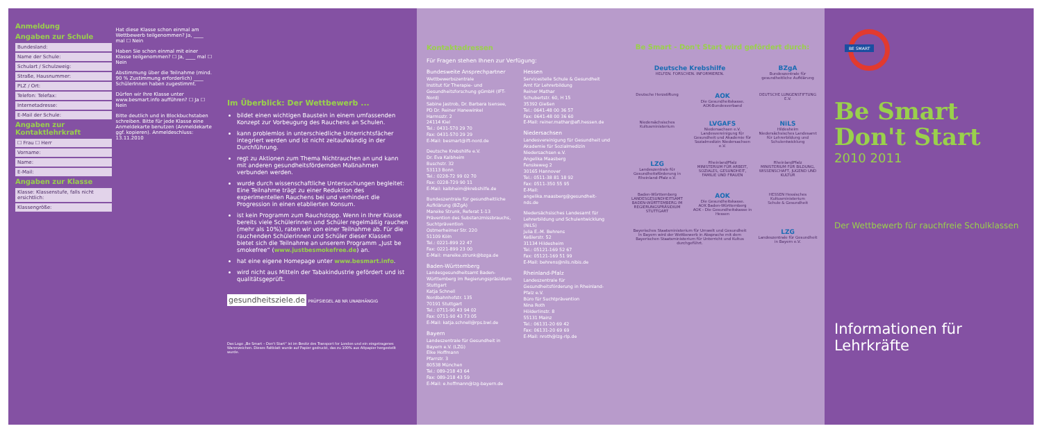Anmeldung
Angaben zur Schule
Bundesland:
Name der Schule:
Schulart / Schulzweig:
Straße, Hausnummer:
PLZ / Ort:
Telefon: Telefax:
Internetadresse:
E-Mail der Schule:
Angaben zur Kontaktlehrkraft
☐ Frau ☐ Herr
Vorname:
Name:
E-Mail:
Angaben zur Klasse
Klasse: Klassenstufe, falls nicht ersichtlich:
Klassengröße:
Hat diese Klasse schon einmal am Wettbewerb teilgenommen? Ja, ____ mal ☐ Nein
Haben Sie schon einmal mit einer Klasse teilgenommen? ☐ Ja, ____ mal ☐ Nein
Abstimmung über die Teilnahme (mind. 90 % Zustimmung erforderlich) ____ SchülerInnen haben zugestimmt.
Dürfen wir Ihre Klasse unter www.besmart.info aufführen? ☐ Ja ☐ Nein
Bitte deutlich und in Blockbuchstaben schreiben. Bitte für jede Klasse eine Anmeldekarte benutzen (Anmeldekarte ggf. kopieren). Anmeldeschluss: 13.11.2010
Im Überblick: Der Wettbewerb ...
bildet einen wichtigen Baustein in einem umfassenden Konzept zur Vorbeugung des Rauchens an Schulen.
kann problemlos in unterschiedliche Unterrichtsfächer integriert werden und ist nicht zeitaufwändig in der Durchführung.
regt zu Aktionen zum Thema Nichtrauchen an und kann mit anderen gesundheitsfördernden Maßnahmen verbunden werden.
wurde durch wissenschaftliche Untersuchungen begleitet: Eine Teilnahme trägt zu einer Reduktion des experimentellen Rauchens bei und verhindert die Progression in einen etablierten Konsum.
ist kein Programm zum Rauchstopp. Wenn in Ihrer Klasse bereits viele Schülerinnen und Schüler regelmäßig rauchen (mehr als 10%), raten wir von einer Teilnahme ab. Für die rauchenden Schülerinnen und Schüler dieser Klassen bietet sich die Teilnahme an unserem Programm „Just be smokefree“ (www.justbesmokefree.de) an.
hat eine eigene Homepage unter www.besmart.info.
wird nicht aus Mitteln der Tabakindustrie gefördert und ist qualitätsgeprüft.
gesundheitsziele.de
PRÜFSIEGEL AB NR UNABHÄNGIG
Das Logo „Be Smart – Don't Start“ ist im Besitz des Transport for London und ein eingetragenes Warenzeichen. Dieses Faltblatt wurde auf Papier gedruckt, das zu 100% aus Altpapier hergestellt wurde.
Kontaktadressen
Für Fragen stehen Ihnen zur Verfügung:
Bundesweite Ansprechpartner
Wettbewerbszentrale
Institut für Therapie- und Gesundheitsforschung gGmbH (IFT-Nord)
Sabine Jastrob, Dr. Barbara Isensee, PD Dr. Reiner Hanewinkel
Harmsstr. 2
24114 Kiel
Tel.: 0431-570 29 70
Fax: 0431-570 29 29
E-Mail: besmart@ift-nord.de
Deutsche Krebshilfe e.V.
Dr. Eva Kalbheim
Buschstr. 32
53113 Bonn
Tel.: 0228-72 99 02 70
Fax: 0228-729 90 11
E-Mail: kalbheim@krebshilfe.de
Bundeszentrale für gesundheitliche Aufklärung (BZgA)
Mareike Strunk, Referat 1-13
Prävention des Substanzmissbrauchs, Suchtprävention
Ostmerheimer Str. 220
51109 Köln
Tel.: 0221-899 22 47
Fax: 0221-899 23 00
E-Mail: mareike.strunk@bzga.de
Baden-Württemberg
Landesgesundheitsamt Baden-Württemberg im Regierungspräsidium Stuttgart
Katja Schnell
Nordbahnhofstr. 135
70191 Stuttgart
Tel.: 0711-90 43 94 02
Fax: 0711-90 43 73 05
E-Mail: katja.schnell@rps.bwl.de
Bayern
Landeszentrale für Gesundheit in Bayern e.V. (LZG)
Elke Hoffmann
Pfarrstr. 3
80538 München
Tel.: 089-218 43 64
Fax: 089-218 43 59
E-Mail: e.hoffmann@lzg-bayern.de
Hessen
Servicestelle Schule & Gesundheit
Amt für Lehrerbildung
Reiner Mathar
Schubertstr. 60, H 15
35392 Gießen
Tel.: 0641-48 00 36 57
Fax: 0641-48 00 36 60
E-Mail: reiner.mathar@afl.hessen.de
Niedersachsen
Landesvereinigung für Gesundheit und Akademie für Sozialmedizin Niedersachsen e.V.
Angelika Maasberg
Fenskeweg 2
30165 Hannover
Tel.: 0511-38 81 18 92
Fax: 0511-350 55 95
E-Mail: angelika.maasberg@gesundheit-nds.de
Niedersächsisches Landesamt für Lehrerbildung und Schulentwicklung (NiLS)
Julia E.-M. Behrens
Keßlerstr. 52
31134 Hildesheim
Tel.: 05121-169 52 67
Fax: 05121-169 51 99
E-Mail: behrens@nils.nibis.de
Rheinland-Pfalz
Landeszentrale für Gesundheitsförderung in Rheinland-Pfalz e.V.
Büro für Suchtprävention
Nina Roth
Hölderlinstr. 8
55131 Mainz
Tel.: 06131-20 69 42
Fax: 06131-20 69 69
E-Mail: nroth@lzg-rlp.de
Be Smart - Don't Start wird gefördert durch:
Deutsche Krebshilfe
HELFEN. FORSCHEN. INFORMIEREN.
BZgA
Bundeszentrale für gesundheitliche Aufklärung
Deutsche Herzstiftung
AOK
Die Gesundheitskasse.
AOK-Bundesverband
DEUTSCHE LUNGENSTIFTUNG E.V.
Niedersächsisches Kultusministerium
LVGAFS
Niedersachsen e.V.
Landesvereinigung für Gesundheit und Akademie für Sozialmedizin Niedersachsen e.V.
NiLS
Hildesheim
Niedersächsisches Landesamt für Lehrerbildung und Schulentwicklung
LZG
Landeszentrale für Gesundheitsförderung in Rheinland-Pfalz e.V.
RheinlandPfalz
MINISTERIUM FÜR ARBEIT, SOZIALES, GESUNDHEIT, FAMILIE UND FRAUEN
RheinlandPfalz
MINISTERIUM FÜR BILDUNG, WISSENSCHAFT, JUGEND UND KULTUR
Baden-Württemberg
LANDESGESUNDHEITSAMT BADEN-WÜRTTEMBERG IM REGIERUNGSPRÄSIDIUM STUTTGART
AOK
Die Gesundheitskasse.
AOK Baden-Württemberg
AOK - Die Gesundheitskasse in Hessen
HESSEN Hessisches Kultusministerium
Schule & Gesundheit
Bayerisches Staatsministerium für Umwelt und Gesundheit
In Bayern wird der Wettbewerb in Absprache mit dem Bayerischen Staatsministerium für Unterricht und Kultus durchgeführt.
LZG
Landeszentrale für Gesundheit in Bayern e.V.
BE SMART
Be Smart
Don't Start
2010 2011
Der Wettbewerb für rauchfreie Schulklassen
Informationen für Lehrkräfte